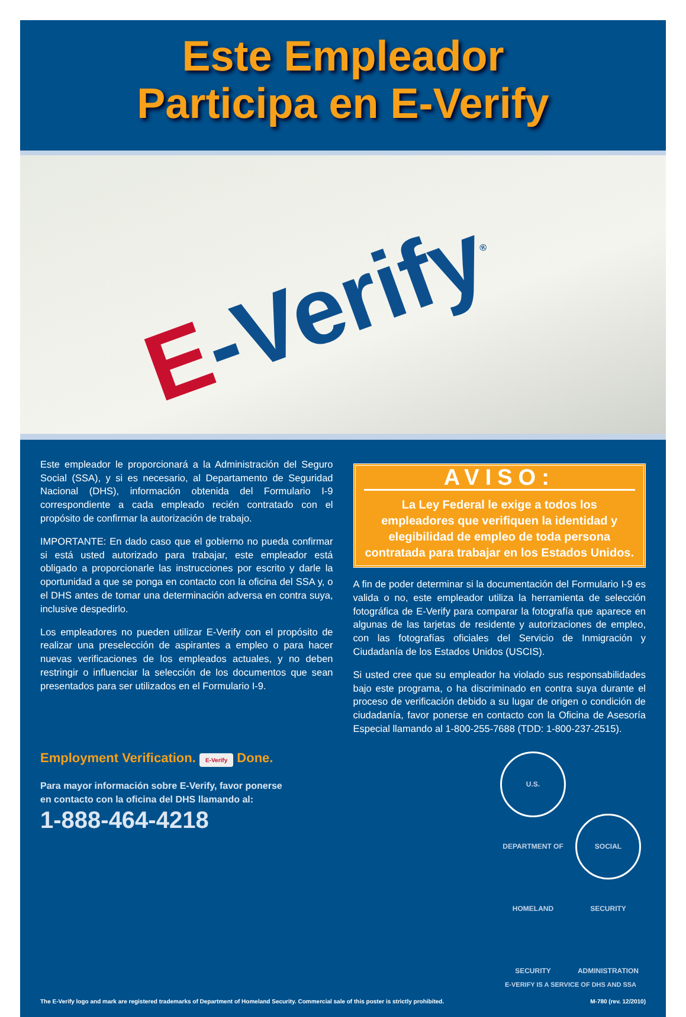Este Empleador
Participa en E-Verify
E-Verify<sup>®</sup>
Este empleador le proporcionará a la Administración del Seguro Social (SSA), y si es necesario, al Departamento de Seguridad Nacional (DHS), información obtenida del Formulario I-9 correspondiente a cada empleado recién contratado con el propósito de confirmar la autorización de trabajo.
IMPORTANTE: En dado caso que el gobierno no pueda confirmar si está usted autorizado para trabajar, este empleador está obligado a proporcionarle las instrucciones por escrito y darle la oportunidad a que se ponga en contacto con la oficina del SSA y, o el DHS antes de tomar una determinación adversa en contra suya, inclusive despedirlo.
Los empleadores no pueden utilizar E-Verify con el propósito de realizar una preselección de aspirantes a empleo o para hacer nuevas verificaciones de los empleados actuales, y no deben restringir o influenciar la selección de los documentos que sean presentados para ser utilizados en el Formulario I-9.
AVISO:
La Ley Federal le exige a todos los empleadores que verifiquen la identidad y elegibilidad de empleo de toda persona contratada para trabajar en los Estados Unidos.
A fin de poder determinar si la documentación del Formulario I-9 es valida o no, este empleador utiliza la herramienta de selección fotográfica de E-Verify para comparar la fotografía que aparece en algunas de las tarjetas de residente y autorizaciones de empleo, con las fotografías oficiales del Servicio de Inmigración y Ciudadanía de los Estados Unidos (USCIS).
Si usted cree que su empleador ha violado sus responsabilidades bajo este programa, o ha discriminado en contra suya durante el proceso de verificación debido a su lugar de origen o condición de ciudadanía, favor ponerse en contacto con la Oficina de Asesoría Especial llamando al 1-800-255-7688 (TDD: 1-800-237-2515).
Employment Verification. E-Verify Done.
Para mayor información sobre E-Verify, favor ponerse
en contacto con la oficina del DHS llamando al:
1-888-464-4218
U.S. DEPARTMENT OF HOMELAND SECURITY SOCIAL SECURITY ADMINISTRATION
E-VERIFY IS A SERVICE OF DHS AND SSA
The E-Verify logo and mark are registered trademarks of Department of Homeland Security. Commercial sale of this poster is strictly prohibited. M-780 (rev. 12/2010)